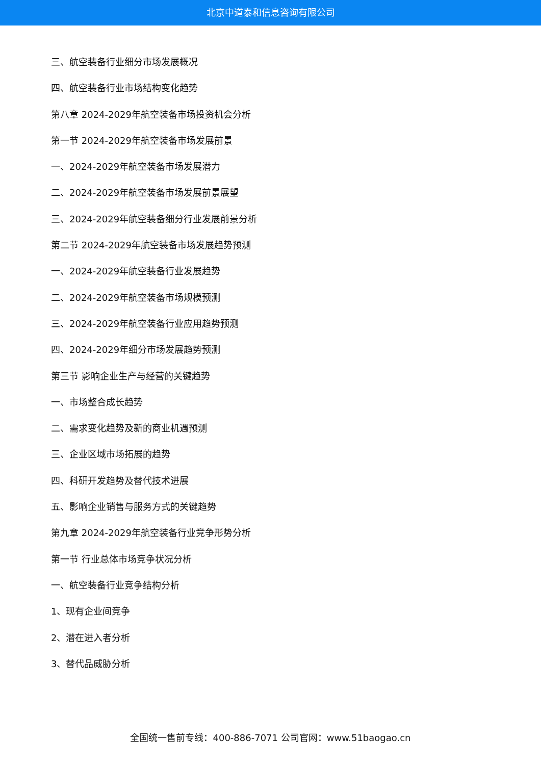北京中道泰和信息咨询有限公司
三、航空装备行业细分市场发展概况
四、航空装备行业市场结构变化趋势
第八章 2024-2029年航空装备市场投资机会分析
第一节 2024-2029年航空装备市场发展前景
一、2024-2029年航空装备市场发展潜力
二、2024-2029年航空装备市场发展前景展望
三、2024-2029年航空装备细分行业发展前景分析
第二节 2024-2029年航空装备市场发展趋势预测
一、2024-2029年航空装备行业发展趋势
二、2024-2029年航空装备市场规模预测
三、2024-2029年航空装备行业应用趋势预测
四、2024-2029年细分市场发展趋势预测
第三节 影响企业生产与经营的关键趋势
一、市场整合成长趋势
二、需求变化趋势及新的商业机遇预测
三、企业区域市场拓展的趋势
四、科研开发趋势及替代技术进展
五、影响企业销售与服务方式的关键趋势
第九章 2024-2029年航空装备行业竞争形势分析
第一节 行业总体市场竞争状况分析
一、航空装备行业竞争结构分析
1、现有企业间竞争
2、潜在进入者分析
3、替代品威胁分析
全国统一售前专线：400-886-7071 公司官网：www.51baogao.cn